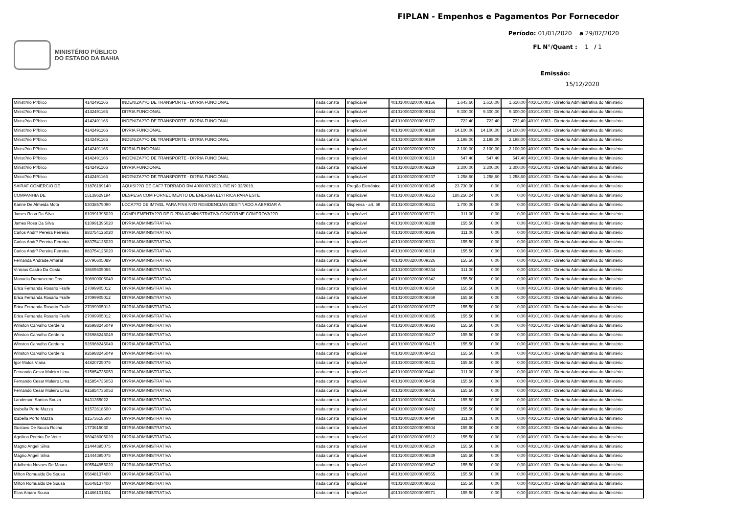MINISTÉRIO PÚBLICO
DO ESTADO DA BAHIA
FIPLAN - Empenhos e Pagamentos Por Fornecedor
Período: 01/01/2020 a 29/02/2020
FL N°/Quant : 1 / 1
Emissão:
15/12/2020
| Minist?rio P?blico | 4142491166 | INDENIZA??O DE TRANSPORTE - DI?RIA FUNCIONAL | nada consta | Inaplicável | 4010100032000009156 | 1.643,60 | 1.610,00 | 1.610,00 | 40101.0003 - Diretoria Administrativa do Ministério |
| Minist?rio P?blico | 4142491166 | DI?RIA FUNCIONAL | nada consta | Inaplicável | 4010100032000009164 | 9.300,00 | 9.300,00 | 9.300,00 | 40101.0003 - Diretoria Administrativa do Ministério |
| Minist?rio P?blico | 4142491166 | INDENIZA??O DE TRANSPORTE - DI?RIA FUNCIONAL | nada consta | Inaplicável | 4010100032000009172 | 722,40 | 722,40 | 722,40 | 40101.0003 - Diretoria Administrativa do Ministério |
| Minist?rio P?blico | 4142491166 | DI?RIA FUNCIONAL | nada consta | Inaplicável | 4010100032000009180 | 14.100,00 | 14.100,00 | 14.100,00 | 40101.0003 - Diretoria Administrativa do Ministério |
| Minist?rio P?blico | 4142491166 | INDENIZA??O DE TRANSPORTE - DI?RIA FUNCIONAL | nada consta | Inaplicável | 4010100032000009199 | 2.198,00 | 2.198,00 | 2.198,00 | 40101.0003 - Diretoria Administrativa do Ministério |
| Minist?rio P?blico | 4142491166 | DI?RIA FUNCIONAL | nada consta | Inaplicável | 4010100032000009202 | 2.100,00 | 2.100,00 | 2.100,00 | 40101.0003 - Diretoria Administrativa do Ministério |
| Minist?rio P?blico | 4142491166 | INDENIZA??O DE TRANSPORTE - DI?RIA FUNCIONAL | nada consta | Inaplicável | 4010100032000009210 | 547,40 | 547,40 | 547,40 | 40101.0003 - Diretoria Administrativa do Ministério |
| Minist?rio P?blico | 4142491166 | DI?RIA FUNCIONAL | nada consta | Inaplicável | 4010100032000009229 | 3.300,00 | 3.300,00 | 3.300,00 | 40101.0003 - Diretoria Administrativa do Ministério |
| Minist?rio P?blico | 4142491166 | INDENIZA??O DE TRANSPORTE - DI?RIA FUNCIONAL | nada consta | Inaplicável | 4010100032000009237 | 1.258,60 | 1.258,60 | 1.258,60 | 40101.0003 - Diretoria Administrativa do Ministério |
| SAIRAF COMERCIO DE | 31876199140 | AQUISI??O DE CAF? TORRADO.RM 4000007/2020. P/E N? 32/2019. | nada consta | Pregão Eletrônico | 4010100032000009245 | 23.730,00 | 0,00 | 0,00 | 40101.0003 - Diretoria Administrativa do Ministério |
| COMPANHIA DE | 15139629194 | DESPESA COM FORNECIMENTO DE ENERGIA EL?TRICA PARA ESTE | nada consta | Inaplicável | 4010100032000009253 | 180.250,24 | 0,00 | 0,00 | 40101.0003 - Diretoria Administrativa do Ministério |
| Karine De Almeida Mota | 53038575090 | LOCA??O DE IM?VEL PARA FINS N?O RESIDENCIAIS DESTINADO A ABRIGAR A | nada consta | Dispensa - art. 59 | 4010100032000009261 | 1.700,00 | 0,00 | 0,00 | 40101.0003 - Diretoria Administrativa do Ministério |
| James Rosa Da Silva | 610991395020 | COMPLEMENTA??O DE DI?RIA ADMINISTRATIVA CONFORME COMPROVA??O | nada consta | Inaplicável | 4010100032000009271 | 311,00 | 0,00 | 0,00 | 40101.0003 - Diretoria Administrativa do Ministério |
| James Rosa Da Silva | 610991395020 | DI?RIA ADMINISTRATIVA | nada consta | Inaplicável | 4010100032000009288 | 155,50 | 0,00 | 0,00 | 40101.0003 - Diretoria Administrativa do Ministério |
| Carlos Andr? Pereira Ferreira | 883754125020 | DI?RIA ADMINISTRATIVA | nada consta | Inaplicável | 4010100032000009296 | 311,00 | 0,00 | 0,00 | 40101.0003 - Diretoria Administrativa do Ministério |
| Carlos Andr? Pereira Ferreira | 883754125020 | DI?RIA ADMINISTRATIVA | nada consta | Inaplicável | 4010100032000009301 | 155,50 | 0,00 | 0,00 | 40101.0003 - Diretoria Administrativa do Ministério |
| Carlos Andr? Pereira Ferreira | 883754125020 | DI?RIA ADMINISTRATIVA | nada consta | Inaplicável | 4010100032000009318 | 155,50 | 0,00 | 0,00 | 40101.0003 - Diretoria Administrativa do Ministério |
| Fernanda Andrade Amaral | 50796605089 | DI?RIA ADMINISTRATIVA | nada consta | Inaplicável | 4010100032000009326 | 155,50 | 0,00 | 0,00 | 40101.0003 - Diretoria Administrativa do Ministério |
| Vinicius Castro Da Costa | 38605605065 | DI?RIA ADMINISTRATIVA | nada consta | Inaplicável | 4010100032000009334 | 311,00 | 0,00 | 0,00 | 40101.0003 - Diretoria Administrativa do Ministério |
| Manuela Damasceno Dos | 908900005049 | DI?RIA ADMINISTRATIVA | nada consta | Inaplicável | 4010100032000009342 | 155,50 | 0,00 | 0,00 | 40101.0003 - Diretoria Administrativa do Ministério |
| Erica Fernanda Rosario Fraife | 27099905012 | DI?RIA ADMINISTRATIVA | nada consta | Inaplicável | 4010100032000009350 | 155,50 | 0,00 | 0,00 | 40101.0003 - Diretoria Administrativa do Ministério |
| Erica Fernanda Rosario Fraife | 27099905012 | DI?RIA ADMINISTRATIVA | nada consta | Inaplicável | 4010100032000009369 | 155,50 | 0,00 | 0,00 | 40101.0003 - Diretoria Administrativa do Ministério |
| Erica Fernanda Rosario Fraife | 27099905012 | DI?RIA ADMINISTRATIVA | nada consta | Inaplicável | 4010100032000009377 | 155,50 | 0,00 | 0,00 | 40101.0003 - Diretoria Administrativa do Ministério |
| Erica Fernanda Rosario Fraife | 27099905012 | DI?RIA ADMINISTRATIVA | nada consta | Inaplicável | 4010100032000009385 | 155,50 | 0,00 | 0,00 | 40101.0003 - Diretoria Administrativa do Ministério |
| Winston Carvalho Cerdeira | 926988245049 | DI?RIA ADMINISTRATIVA | nada consta | Inaplicável | 4010100032000009393 | 155,50 | 0,00 | 0,00 | 40101.0003 - Diretoria Administrativa do Ministério |
| Winston Carvalho Cerdeira | 926988245049 | DI?RIA ADMINISTRATIVA | nada consta | Inaplicável | 4010100032000009407 | 155,50 | 0,00 | 0,00 | 40101.0003 - Diretoria Administrativa do Ministério |
| Winston Carvalho Cerdeira | 926988245049 | DI?RIA ADMINISTRATIVA | nada consta | Inaplicável | 4010100032000009415 | 155,50 | 0,00 | 0,00 | 40101.0003 - Diretoria Administrativa do Ministério |
| Winston Carvalho Cerdeira | 926988245049 | DI?RIA ADMINISTRATIVA | nada consta | Inaplicável | 4010100032000009423 | 155,50 | 0,00 | 0,00 | 40101.0003 - Diretoria Administrativa do Ministério |
| Igor Matos Viana | 44820725075 | DI?RIA ADMINISTRATIVA | nada consta | Inaplicável | 4010100032000009431 | 155,50 | 0,00 | 0,00 | 40101.0003 - Diretoria Administrativa do Ministério |
| Fernando Cesar Moleiro Lima | 915854735053 | DI?RIA ADMINISTRATIVA | nada consta | Inaplicável | 4010100032000009441 | 311,00 | 0,00 | 0,00 | 40101.0003 - Diretoria Administrativa do Ministério |
| Fernando Cesar Moleiro Lima | 915854735053 | DI?RIA ADMINISTRATIVA | nada consta | Inaplicável | 4010100032000009458 | 155,50 | 0,00 | 0,00 | 40101.0003 - Diretoria Administrativa do Ministério |
| Fernando Cesar Moleiro Lima | 915854735053 | DI?RIA ADMINISTRATIVA | nada consta | Inaplicável | 4010100032000009466 | 155,50 | 0,00 | 0,00 | 40101.0003 - Diretoria Administrativa do Ministério |
| Landerson Santos Souza | 8431355022 | DI?RIA ADMINISTRATIVA | nada consta | Inaplicável | 4010100032000009474 | 155,50 | 0,00 | 0,00 | 40101.0003 - Diretoria Administrativa do Ministério |
| Izabella Porto Mazza | 81573618500 | DI?RIA ADMINISTRATIVA | nada consta | Inaplicável | 4010100032000009482 | 155,50 | 0,00 | 0,00 | 40101.0003 - Diretoria Administrativa do Ministério |
| Izabella Porto Mazza | 81573618500 | DI?RIA ADMINISTRATIVA | nada consta | Inaplicável | 4010100032000009490 | 311,00 | 0,00 | 0,00 | 40101.0003 - Diretoria Administrativa do Ministério |
| Gustavo De Souza Rocha | 1773615030 | DI?RIA ADMINISTRATIVA | nada consta | Inaplicável | 4010100032000009504 | 155,50 | 0,00 | 0,00 | 40101.0003 - Diretoria Administrativa do Ministério |
| Ageilton Pereira De Vette | 969428005020 | DI?RIA ADMINISTRATIVA | nada consta | Inaplicável | 4010100032000009512 | 155,50 | 0,00 | 0,00 | 40101.0003 - Diretoria Administrativa do Ministério |
| Magno Angeli Silva | 21444395075 | DI?RIA ADMINISTRATIVA | nada consta | Inaplicável | 4010100032000009520 | 155,50 | 0,00 | 0,00 | 40101.0003 - Diretoria Administrativa do Ministério |
| Magno Angeli Silva | 21444395075 | DI?RIA ADMINISTRATIVA | nada consta | Inaplicável | 4010100032000009539 | 155,50 | 0,00 | 0,00 | 40101.0003 - Diretoria Administrativa do Ministério |
| Adalberto Novaes De Moura | 605544955020 | DI?RIA ADMINISTRATIVA | nada consta | Inaplicável | 4010100032000009547 | 155,50 | 0,00 | 0,00 | 40101.0003 - Diretoria Administrativa do Ministério |
| Milton Romualdo De Sousa | 65648137400 | DI?RIA ADMINISTRATIVA | nada consta | Inaplicável | 4010100032000009555 | 155,50 | 0,00 | 0,00 | 40101.0003 - Diretoria Administrativa do Ministério |
| Milton Romualdo De Sousa | 65648137400 | DI?RIA ADMINISTRATIVA | nada consta | Inaplicável | 4010100032000009563 | 155,50 | 0,00 | 0,00 | 40101.0003 - Diretoria Administrativa do Ministério |
| Elias Amaro Sousa | 41466101504 | DI?RIA ADMINISTRATIVA | nada consta | Inaplicável | 4010100032000009571 | 155,50 | 0,00 | 0,00 | 40101.0003 - Diretoria Administrativa do Ministério |